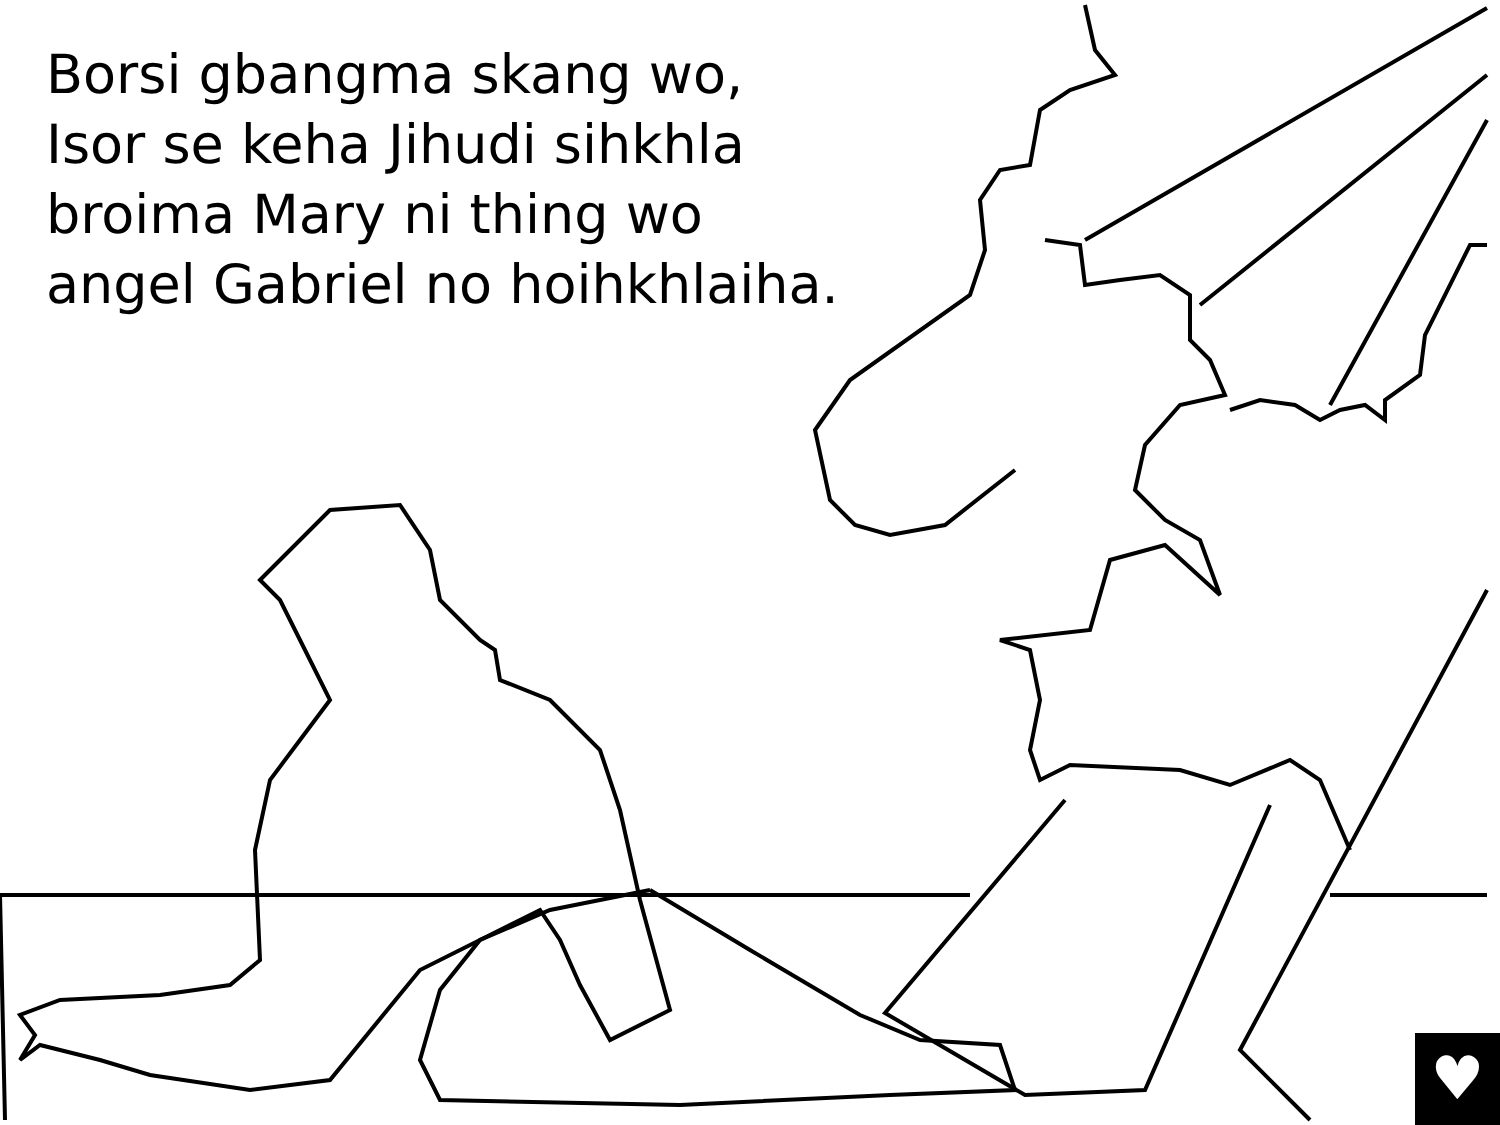Borsi gbangma skang wo,
Isor se keha Jihudi sihkhla
broima Mary ni thing wo
angel Gabriel no hoihkhlaiha.
♥